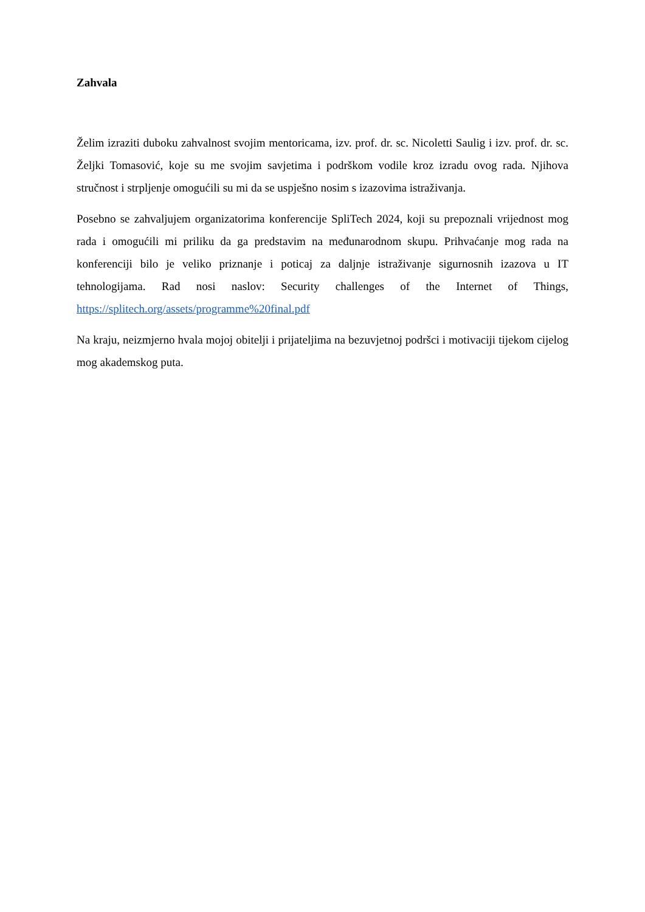Zahvala
Želim izraziti duboku zahvalnost svojim mentoricama, izv. prof. dr. sc. Nicoletti Saulig i izv. prof. dr. sc. Željki Tomasović, koje su me svojim savjetima i podrškom vodile kroz izradu ovog rada. Njihova stručnost i strpljenje omogućili su mi da se uspješno nosim s izazovima istraživanja.
Posebno se zahvaljujem organizatorima konferencije SpliTech 2024, koji su prepoznali vrijednost mog rada i omogućili mi priliku da ga predstavim na međunarodnom skupu. Prihvaćanje mog rada na konferenciji bilo je veliko priznanje i poticaj za daljnje istraživanje sigurnosnih izazova u IT tehnologijama. Rad nosi naslov: Security challenges of the Internet of Things, https://splitech.org/assets/programme%20final.pdf
Na kraju, neizmjerno hvala mojoj obitelji i prijateljima na bezuvjetnoj podršci i motivaciji tijekom cijelog mog akademskog puta.